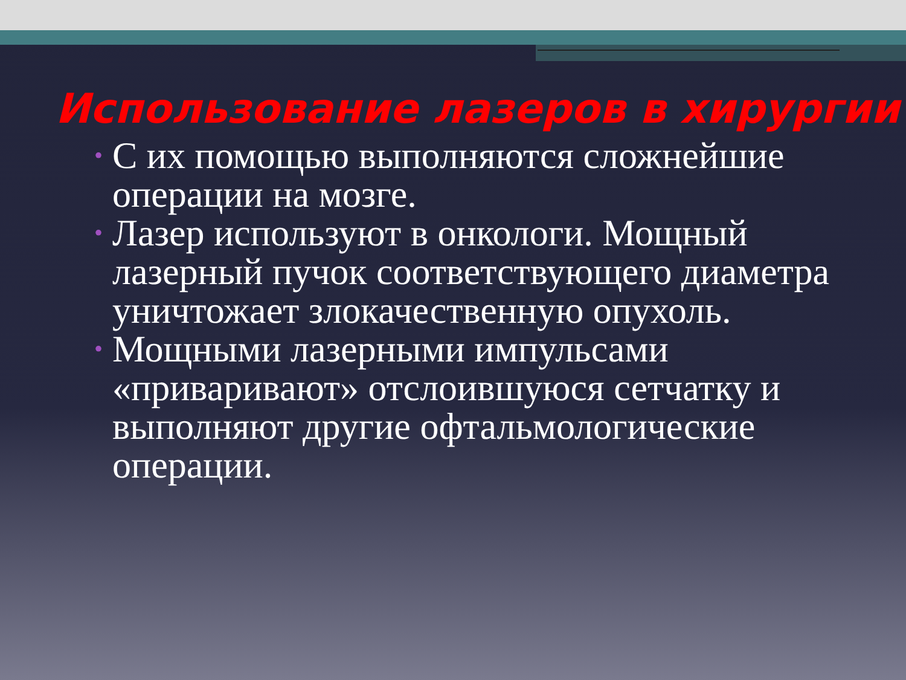Использование лазеров в хирургии
• С их помощью выполняются сложнейшие операции на мозге.
• Лазер используют в онкологи. Мощный лазерный пучок соответствующего диаметра уничтожает злокачественную опухоль.
• Мощными лазерными импульсами «приваривают» отслоившуюся сетчатку и выполняют другие офтальмологические операции.